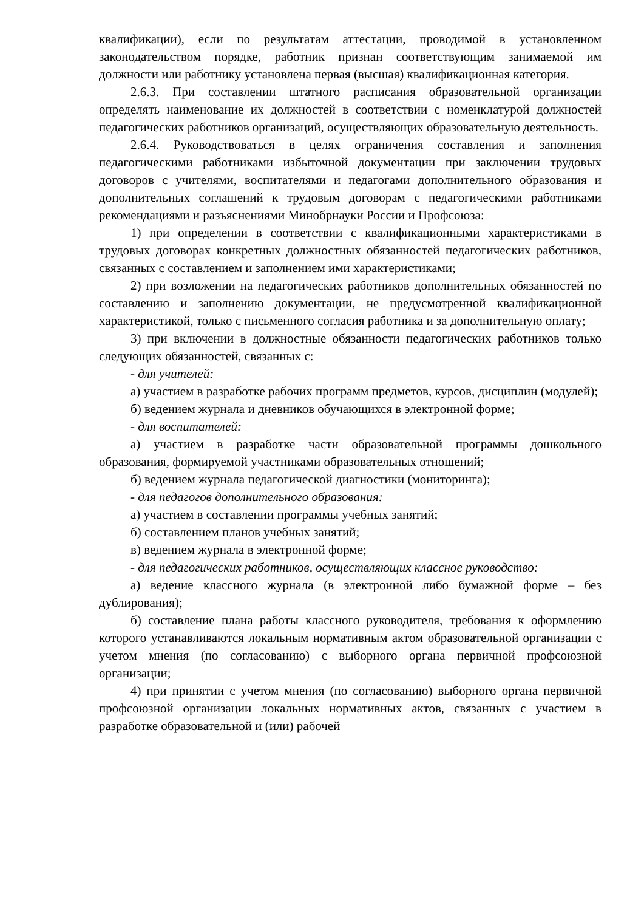квалификации), если по результатам аттестации, проводимой в установленном законодательством порядке, работник признан соответствующим занимаемой им должности или работнику установлена первая (высшая) квалификационная категория.
2.6.3. При составлении штатного расписания образовательной организации определять наименование их должностей в соответствии с номенклатурой должностей педагогических работников организаций, осуществляющих образовательную деятельность.
2.6.4. Руководствоваться в целях ограничения составления и заполнения педагогическими работниками избыточной документации при заключении трудовых договоров с учителями, воспитателями и педагогами дополнительного образования и дополнительных соглашений к трудовым договорам с педагогическими работниками рекомендациями и разъяснениями Минобрнауки России и Профсоюза:
1) при определении в соответствии с квалификационными характеристиками в трудовых договорах конкретных должностных обязанностей педагогических работников, связанных с составлением и заполнением ими характеристиками;
2) при возложении на педагогических работников дополнительных обязанностей по составлению и заполнению документации, не предусмотренной квалификационной характеристикой, только с письменного согласия работника и за дополнительную оплату;
3) при включении в должностные обязанности педагогических работников только следующих обязанностей, связанных с:
- для учителей:
а) участием в разработке рабочих программ предметов, курсов, дисциплин (модулей);
б) ведением журнала и дневников обучающихся в электронной форме;
- для воспитателей:
а) участием в разработке части образовательной программы дошкольного образования, формируемой участниками образовательных отношений;
б) ведением журнала педагогической диагностики (мониторинга);
- для педагогов дополнительного образования:
а) участием в составлении программы учебных занятий;
б) составлением планов учебных занятий;
в) ведением журнала в электронной форме;
- для педагогических работников, осуществляющих классное руководство:
а) ведение классного журнала (в электронной либо бумажной форме – без дублирования);
б) составление плана работы классного руководителя, требования к оформлению которого устанавливаются локальным нормативным актом образовательной организации с учетом мнения (по согласованию) с выборного органа первичной профсоюзной организации;
4) при принятии с учетом мнения (по согласованию) выборного органа первичной профсоюзной организации локальных нормативных актов, связанных с участием в разработке образовательной и (или) рабочей